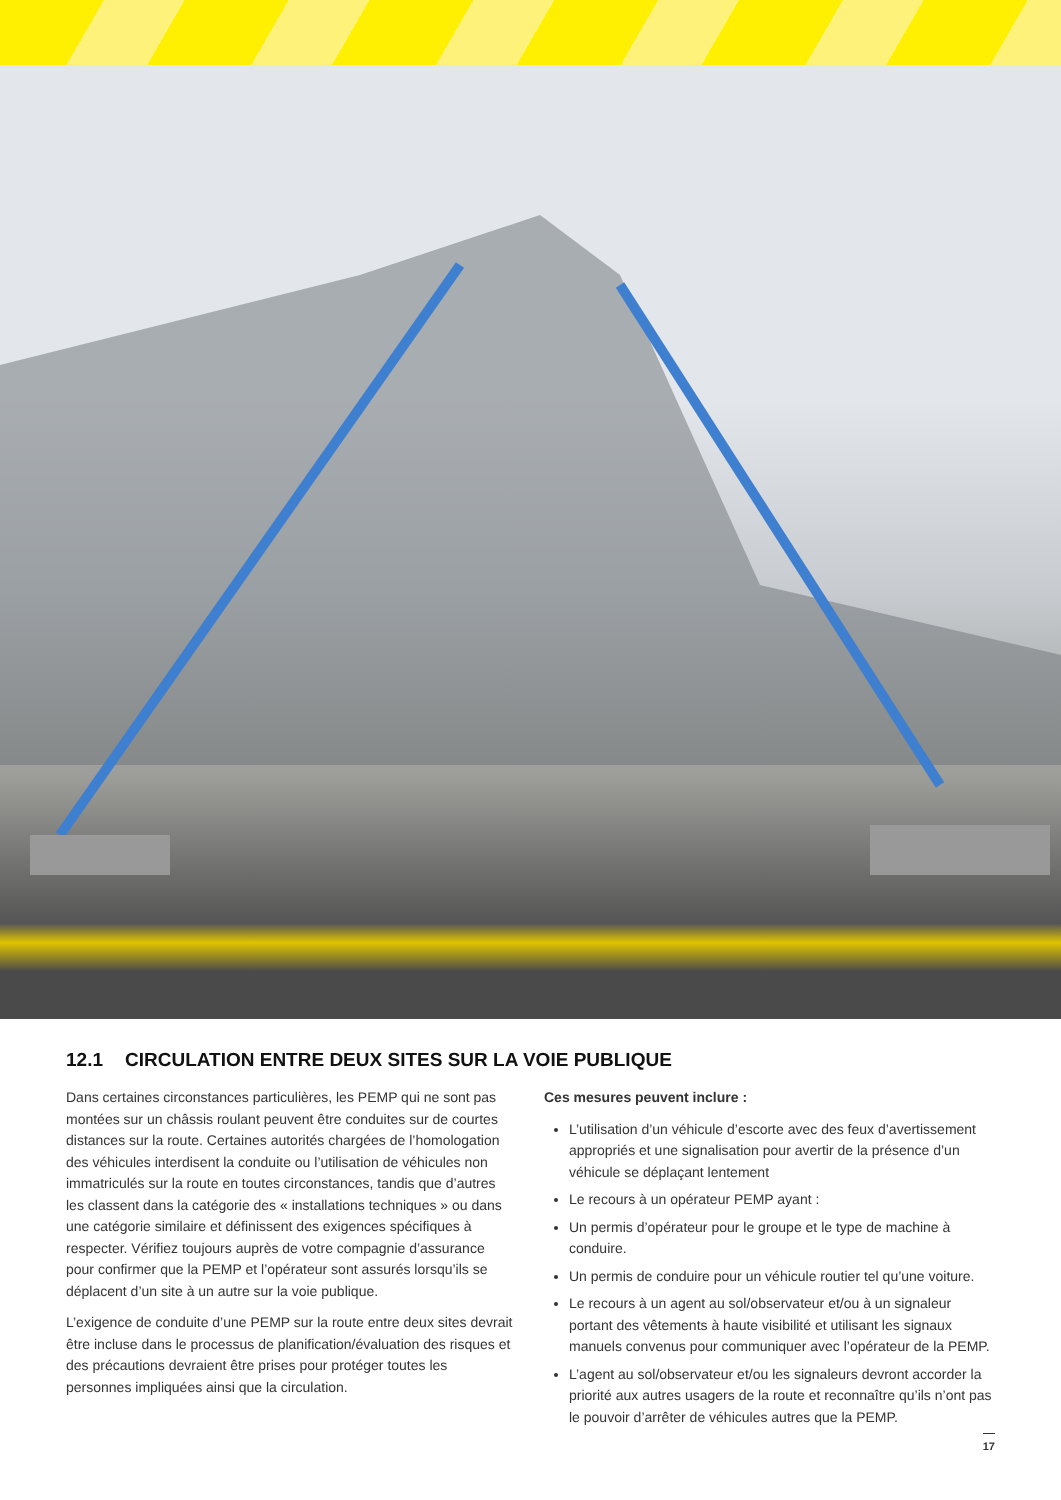12.1 CIRCULATION ENTRE DEUX SITES SUR LA VOIE PUBLIQUE
Dans certaines circonstances particulières, les PEMP qui ne sont pas montées sur un châssis roulant peuvent être conduites sur de courtes distances sur la route. Certaines autorités chargées de l’homologation des véhicules interdisent la conduite ou l’utilisation de véhicules non immatriculés sur la route en toutes circonstances, tandis que d’autres les classent dans la catégorie des « installations techniques » ou dans une catégorie similaire et définissent des exigences spécifiques à respecter. Vérifiez toujours auprès de votre compagnie d’assurance pour confirmer que la PEMP et l’opérateur sont assurés lorsqu’ils se déplacent d’un site à un autre sur la voie publique.
L’exigence de conduite d’une PEMP sur la route entre deux sites devrait être incluse dans le processus de planification/évaluation des risques et des précautions devraient être prises pour protéger toutes les personnes impliquées ainsi que la circulation.
Ces mesures peuvent inclure :
L’utilisation d’un véhicule d’escorte avec des feux d’avertissement appropriés et une signalisation pour avertir de la présence d’un véhicule se déplaçant lentement
Le recours à un opérateur PEMP ayant :
Un permis d’opérateur pour le groupe et le type de machine à conduire.
Un permis de conduire pour un véhicule routier tel qu’une voiture.
Le recours à un agent au sol/observateur et/ou à un signaleur portant des vêtements à haute visibilité et utilisant les signaux manuels convenus pour communiquer avec l’opérateur de la PEMP.
L’agent au sol/observateur et/ou les signaleurs devront accorder la priorité aux autres usagers de la route et reconnaître qu’ils n’ont pas le pouvoir d’arrêter de véhicules autres que la PEMP.
17